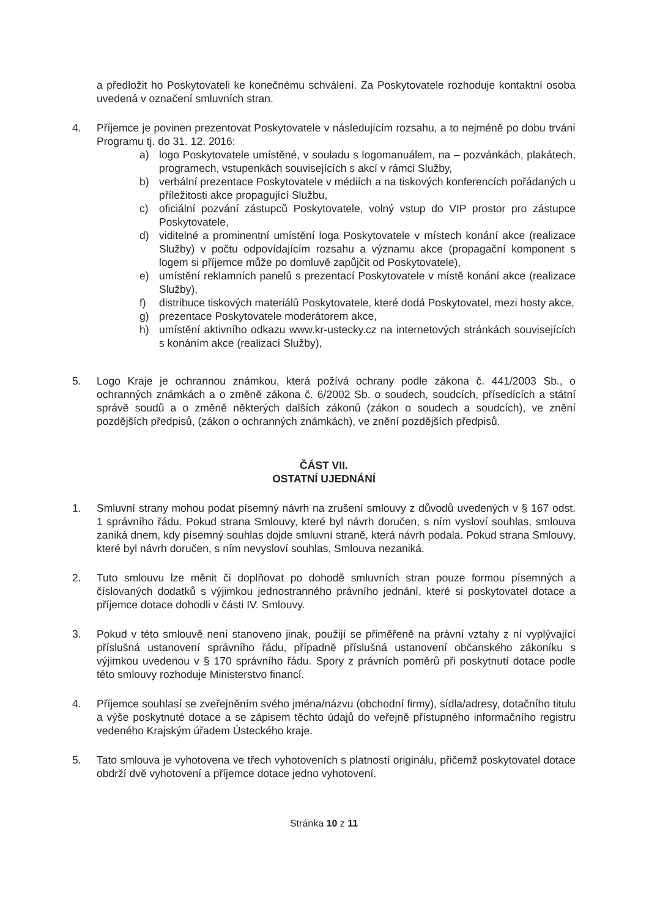a předložit ho Poskytovateli ke konečnému schválení. Za Poskytovatele rozhoduje kontaktní osoba uvedená v označení smluvních stran.
4. Příjemce je povinen prezentovat Poskytovatele v následujícím rozsahu, a to nejméně po dobu trvání Programu tj. do 31. 12. 2016:
a) logo Poskytovatele umístěné, v souladu s logomanuálem, na – pozvánkách, plakátech, programech, vstupenkách souvisejících s akcí v rámci Služby,
b) verbální prezentace Poskytovatele v médiích a na tiskových konferencích pořádaných u příležitosti akce propagující Službu,
c) oficiální pozvání zástupců Poskytovatele, volný vstup do VIP prostor pro zástupce Poskytovatele,
d) viditelné a prominentní umístění loga Poskytovatele v místech konání akce (realizace Služby) v počtu odpovídajícím rozsahu a významu akce (propagační komponent s logem si příjemce může po domluvě zapůjčit od Poskytovatele),
e) umístění reklamních panelů s prezentací Poskytovatele v místě konání akce (realizace Služby),
f) distribuce tiskových materiálů Poskytovatele, které dodá Poskytovatel, mezi hosty akce,
g) prezentace Poskytovatele moderátorem akce,
h) umístění aktivního odkazu www.kr-ustecky.cz na internetových stránkách souvisejících s konáním akce (realizací Služby),
5. Logo Kraje je ochrannou známkou, která požívá ochrany podle zákona č. 441/2003 Sb., o ochranných známkách a o změně zákona č. 6/2002 Sb. o soudech, soudcích, přísedících a státní správě soudů a o změně některých dalších zákonů (zákon o soudech a soudcích), ve znění pozdějších předpisů, (zákon o ochranných známkách), ve znění pozdějších předpisů.
ČÁST VII.
OSTATNÍ UJEDNÁNÍ
1. Smluvní strany mohou podat písemný návrh na zrušení smlouvy z důvodů uvedených v § 167 odst. 1 správního řádu. Pokud strana Smlouvy, které byl návrh doručen, s ním vysloví souhlas, smlouva zaniká dnem, kdy písemný souhlas dojde smluvní straně, která návrh podala. Pokud strana Smlouvy, které byl návrh doručen, s ním nevysloví souhlas, Smlouva nezaniká.
2. Tuto smlouvu lze měnit či doplňovat po dohodě smluvních stran pouze formou písemných a číslovaných dodatků s výjimkou jednostranného právního jednání, které si poskytovatel dotace a příjemce dotace dohodli v části IV. Smlouvy.
3. Pokud v této smlouvě není stanoveno jinak, použijí se přiměřeně na právní vztahy z ní vyplývající příslušná ustanovení správního řádu, případně příslušná ustanovení občanského zákoníku s výjimkou uvedenou v § 170 správního řádu. Spory z právních poměrů při poskytnutí dotace podle této smlouvy rozhoduje Ministerstvo financí.
4. Příjemce souhlasí se zveřejněním svého jména/názvu (obchodní firmy), sídla/adresy, dotačního titulu a výše poskytnuté dotace a se zápisem těchto údajů do veřejně přístupného informačního registru vedeného Krajským úřadem Ústeckého kraje.
5. Tato smlouva je vyhotovena ve třech vyhotoveních s platností originálu, přičemž poskytovatel dotace obdrží dvě vyhotovení a příjemce dotace jedno vyhotovení.
Stránka 10 z 11